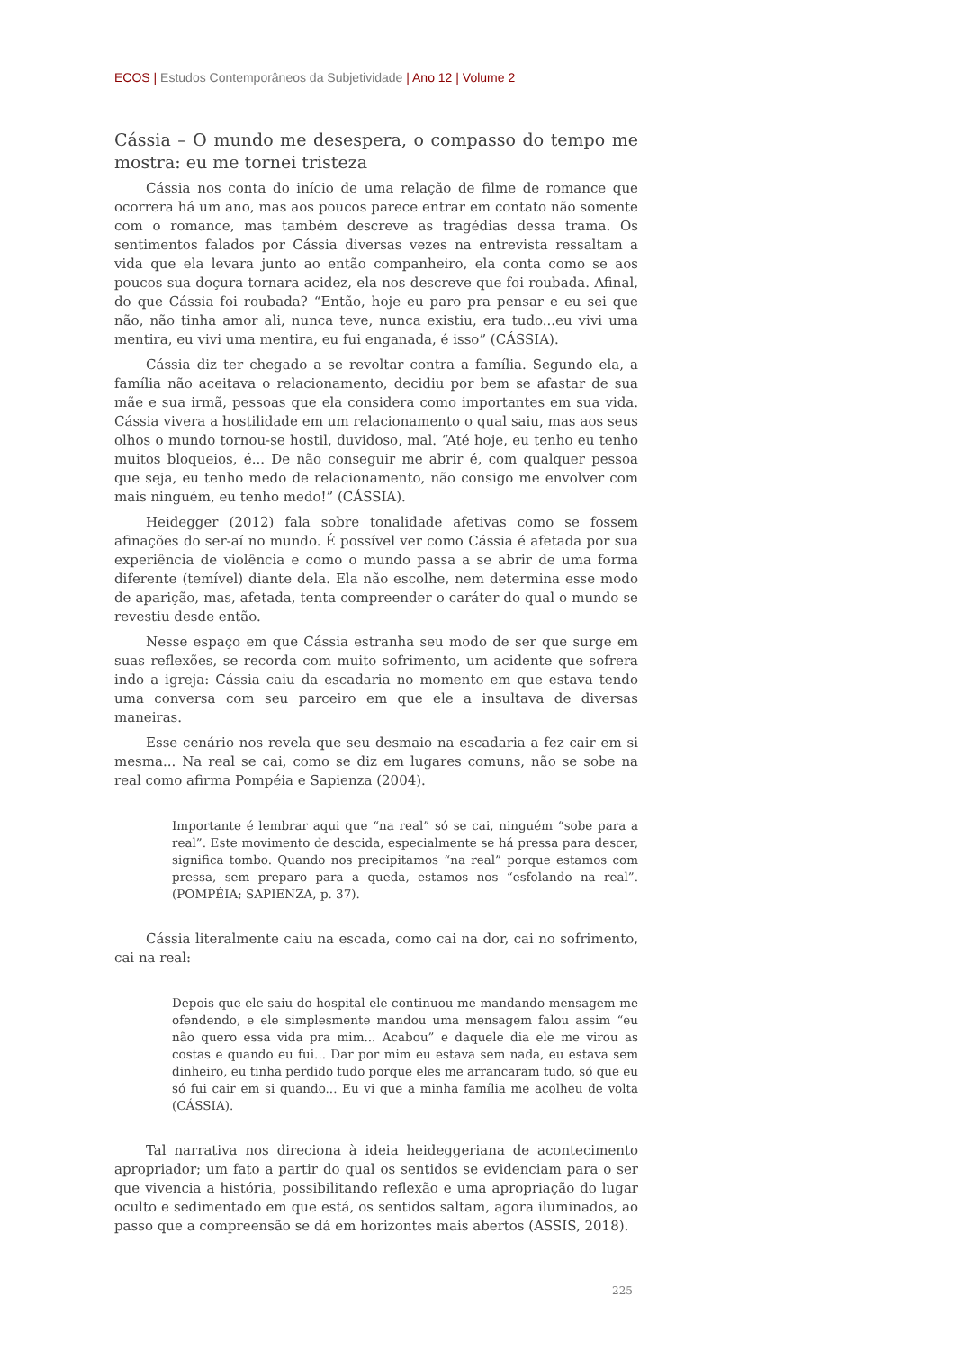ECOS | Estudos Contemporâneos da Subjetividade | Ano 12 | Volume 2
Cássia – O mundo me desespera, o compasso do tempo me mostra: eu me tornei tristeza
Cássia nos conta do início de uma relação de filme de romance que ocorrera há um ano, mas aos poucos parece entrar em contato não somente com o romance, mas também descreve as tragédias dessa trama. Os sentimentos falados por Cássia diversas vezes na entrevista ressaltam a vida que ela levara junto ao então companheiro, ela conta como se aos poucos sua doçura tornara acidez, ela nos descreve que foi roubada. Afinal, do que Cássia foi roubada? “Então, hoje eu paro pra pensar e eu sei que não, não tinha amor ali, nunca teve, nunca existiu, era tudo...eu vivi uma mentira, eu vivi uma mentira, eu fui enganada, é isso” (CÁSSIA).
Cássia diz ter chegado a se revoltar contra a família. Segundo ela, a família não aceitava o relacionamento, decidiu por bem se afastar de sua mãe e sua irmã, pessoas que ela considera como importantes em sua vida. Cássia vivera a hostilidade em um relacionamento o qual saiu, mas aos seus olhos o mundo tornou-se hostil, duvidoso, mal. “Até hoje, eu tenho eu tenho muitos bloqueios, é... De não conseguir me abrir é, com qualquer pessoa que seja, eu tenho medo de relacionamento, não consigo me envolver com mais ninguém, eu tenho medo!” (CÁSSIA).
Heidegger (2012) fala sobre tonalidade afetivas como se fossem afinações do ser-aí no mundo. É possível ver como Cássia é afetada por sua experiência de violência e como o mundo passa a se abrir de uma forma diferente (temível) diante dela. Ela não escolhe, nem determina esse modo de aparição, mas, afetada, tenta compreender o caráter do qual o mundo se revestiu desde então.
Nesse espaço em que Cássia estranha seu modo de ser que surge em suas reflexões, se recorda com muito sofrimento, um acidente que sofrera indo a igreja: Cássia caiu da escadaria no momento em que estava tendo uma conversa com seu parceiro em que ele a insultava de diversas maneiras.
Esse cenário nos revela que seu desmaio na escadaria a fez cair em si mesma... Na real se cai, como se diz em lugares comuns, não se sobe na real como afirma Pompéia e Sapienza (2004).
Importante é lembrar aqui que “na real” só se cai, ninguém “sobe para a real”. Este movimento de descida, especialmente se há pressa para descer, significa tombo. Quando nos precipitamos “na real” porque estamos com pressa, sem preparo para a queda, estamos nos “esfolando na real”. (POMPÉIA; SAPIENZA, p. 37).
Cássia literalmente caiu na escada, como cai na dor, cai no sofrimento, cai na real:
Depois que ele saiu do hospital ele continuou me mandando mensagem me ofendendo, e ele simplesmente mandou uma mensagem falou assim “eu não quero essa vida pra mim... Acabou” e daquele dia ele me virou as costas e quando eu fui... Dar por mim eu estava sem nada, eu estava sem dinheiro, eu tinha perdido tudo porque eles me arrancaram tudo, só que eu só fui cair em si quando... Eu vi que a minha família me acolheu de volta (CÁSSIA).
Tal narrativa nos direciona à ideia heideggeriana de acontecimento apropriador; um fato a partir do qual os sentidos se evidenciam para o ser que vivencia a história, possibilitando reflexão e uma apropriação do lugar oculto e sedimentado em que está, os sentidos saltam, agora iluminados, ao passo que a compreensão se dá em horizontes mais abertos (ASSIS, 2018).
225